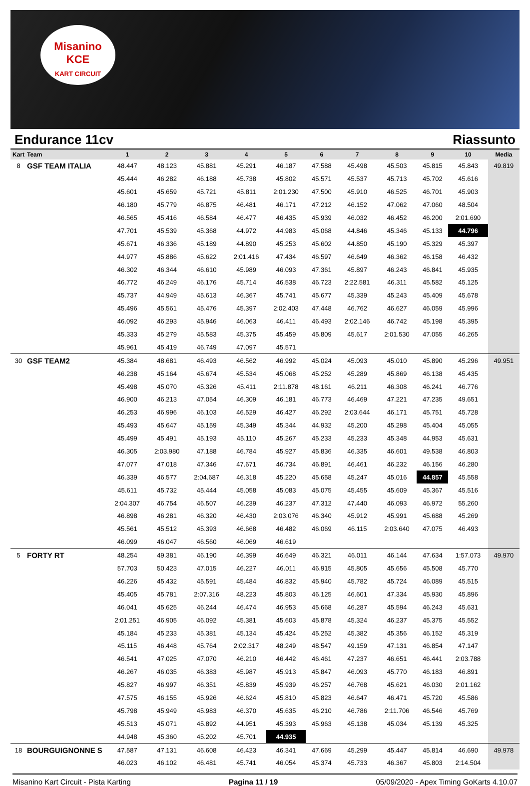Misanino
KCE
KART CIRCUIT
Endurance 11cv Riassunto
| Kart | Team | 1 | 2 | 3 | 4 | 5 | 6 | 7 | 8 | 9 | 10 | Media |
| --- | --- | --- | --- | --- | --- | --- | --- | --- | --- | --- | --- | --- |
| 8 | GSF TEAM ITALIA | 48.447 | 48.123 | 45.881 | 45.291 | 46.187 | 47.588 | 45.498 | 45.503 | 45.815 | 45.843 | 49.819 |
| | | 45.444 | 46.282 | 46.188 | 45.738 | 45.802 | 45.571 | 45.537 | 45.713 | 45.702 | 45.616 | |
| | | 45.601 | 45.659 | 45.721 | 45.811 | 2:01.230 | 47.500 | 45.910 | 46.525 | 46.701 | 45.903 | |
| | | 46.180 | 45.779 | 46.875 | 46.481 | 46.171 | 47.212 | 46.152 | 47.062 | 47.060 | 48.504 | |
| | | 46.565 | 45.416 | 46.584 | 46.477 | 46.435 | 45.939 | 46.032 | 46.452 | 46.200 | 2:01.690 | |
| | | 47.701 | 45.539 | 45.368 | 44.972 | 44.983 | 45.068 | 44.846 | 45.346 | 45.133 | 44.796 | |
| | | 45.671 | 46.336 | 45.189 | 44.890 | 45.253 | 45.602 | 44.850 | 45.190 | 45.329 | 45.397 | |
| | | 44.977 | 45.886 | 45.622 | 2:01.416 | 47.434 | 46.597 | 46.649 | 46.362 | 46.158 | 46.432 | |
| | | 46.302 | 46.344 | 46.610 | 45.989 | 46.093 | 47.361 | 45.897 | 46.243 | 46.841 | 45.935 | |
| | | 46.772 | 46.249 | 46.176 | 45.714 | 46.538 | 46.723 | 2:22.581 | 46.311 | 45.582 | 45.125 | |
| | | 45.737 | 44.949 | 45.613 | 46.367 | 45.741 | 45.677 | 45.339 | 45.243 | 45.409 | 45.678 | |
| | | 45.496 | 45.561 | 45.476 | 45.397 | 2:02.403 | 47.448 | 46.762 | 46.627 | 46.059 | 45.996 | |
| | | 46.092 | 46.293 | 45.946 | 46.063 | 46.411 | 46.493 | 2:02.146 | 46.742 | 45.198 | 45.395 | |
| | | 45.333 | 45.279 | 45.583 | 45.375 | 45.459 | 45.809 | 45.617 | 2:01.530 | 47.055 | 46.265 | |
| | | 45.961 | 45.419 | 46.749 | 47.097 | 45.571 | | | | | | |
| 30 | GSF TEAM2 | 45.384 | 48.681 | 46.493 | 46.562 | 46.992 | 45.024 | 45.093 | 45.010 | 45.890 | 45.296 | 49.951 |
| | | 46.238 | 45.164 | 45.674 | 45.534 | 45.068 | 45.252 | 45.289 | 45.869 | 46.138 | 45.435 | |
| | | 45.498 | 45.070 | 45.326 | 45.411 | 2:11.878 | 48.161 | 46.211 | 46.308 | 46.241 | 46.776 | |
| | | 46.900 | 46.213 | 47.054 | 46.309 | 46.181 | 46.773 | 46.469 | 47.221 | 47.235 | 49.651 | |
| | | 46.253 | 46.996 | 46.103 | 46.529 | 46.427 | 46.292 | 2:03.644 | 46.171 | 45.751 | 45.728 | |
| | | 45.493 | 45.647 | 45.159 | 45.349 | 45.344 | 44.932 | 45.200 | 45.298 | 45.404 | 45.055 | |
| | | 45.499 | 45.491 | 45.193 | 45.110 | 45.267 | 45.233 | 45.233 | 45.348 | 44.953 | 45.631 | |
| | | 46.305 | 2:03.980 | 47.188 | 46.784 | 45.927 | 45.836 | 46.335 | 46.601 | 49.538 | 46.803 | |
| | | 47.077 | 47.018 | 47.346 | 47.671 | 46.734 | 46.891 | 46.461 | 46.232 | 46.156 | 46.280 | |
| | | 46.339 | 46.577 | 2:04.687 | 46.318 | 45.220 | 45.658 | 45.247 | 45.016 | 44.857 | 45.558 | |
| | | 45.611 | 45.732 | 45.444 | 45.058 | 45.083 | 45.075 | 45.455 | 45.609 | 45.367 | 45.516 | |
| | | 2:04.307 | 46.754 | 46.507 | 46.239 | 46.237 | 47.312 | 47.440 | 46.093 | 46.972 | 55.260 | |
| | | 46.898 | 46.281 | 46.320 | 46.430 | 2:03.076 | 46.340 | 45.912 | 45.991 | 45.688 | 45.269 | |
| | | 45.561 | 45.512 | 45.393 | 46.668 | 46.482 | 46.069 | 46.115 | 2:03.640 | 47.075 | 46.493 | |
| | | 46.099 | 46.047 | 46.560 | 46.069 | 46.619 | | | | | | |
| 5 | FORTY RT | 48.254 | 49.381 | 46.190 | 46.399 | 46.649 | 46.321 | 46.011 | 46.144 | 47.634 | 1:57.073 | 49.970 |
| | | 57.703 | 50.423 | 47.015 | 46.227 | 46.011 | 46.915 | 45.805 | 45.656 | 45.508 | 45.770 | |
| | | 46.226 | 45.432 | 45.591 | 45.484 | 46.832 | 45.940 | 45.782 | 45.724 | 46.089 | 45.515 | |
| | | 45.405 | 45.781 | 2:07.316 | 48.223 | 45.803 | 46.125 | 46.601 | 47.334 | 45.930 | 45.896 | |
| | | 46.041 | 45.625 | 46.244 | 46.474 | 46.953 | 45.668 | 46.287 | 45.594 | 46.243 | 45.631 | |
| | | 2:01.251 | 46.905 | 46.092 | 45.381 | 45.603 | 45.878 | 45.324 | 46.237 | 45.375 | 45.552 | |
| | | 45.184 | 45.233 | 45.381 | 45.134 | 45.424 | 45.252 | 45.382 | 45.356 | 46.152 | 45.319 | |
| | | 45.115 | 46.448 | 45.764 | 2:02.317 | 48.249 | 48.547 | 49.159 | 47.131 | 46.854 | 47.147 | |
| | | 46.541 | 47.025 | 47.070 | 46.210 | 46.442 | 46.461 | 47.237 | 46.651 | 46.441 | 2:03.788 | |
| | | 46.267 | 46.035 | 46.383 | 45.987 | 45.913 | 45.847 | 46.093 | 45.770 | 46.183 | 46.891 | |
| | | 45.827 | 46.997 | 46.351 | 45.839 | 45.939 | 46.257 | 46.768 | 45.621 | 46.030 | 2:01.162 | |
| | | 47.575 | 46.155 | 45.926 | 46.624 | 45.810 | 45.823 | 46.647 | 46.471 | 45.720 | 45.586 | |
| | | 45.798 | 45.949 | 45.983 | 46.370 | 45.635 | 46.210 | 46.786 | 2:11.706 | 46.546 | 45.769 | |
| | | 45.513 | 45.071 | 45.892 | 44.951 | 45.393 | 45.963 | 45.138 | 45.034 | 45.139 | 45.325 | |
| | | 44.948 | 45.360 | 45.202 | 45.701 | 44.935 | | | | | | |
| 18 | BOURGUIGNONNE S | 47.587 | 47.131 | 46.608 | 46.423 | 46.341 | 47.669 | 45.299 | 45.447 | 45.814 | 46.690 | 49.978 |
| | | 46.023 | 46.102 | 46.481 | 45.741 | 46.054 | 45.374 | 45.733 | 46.367 | 45.803 | 2:14.504 | |
Misanino Kart Circuit - Pista Karting Pagina 11 / 19 05/09/2020 - Apex Timing GoKarts 4.10.07